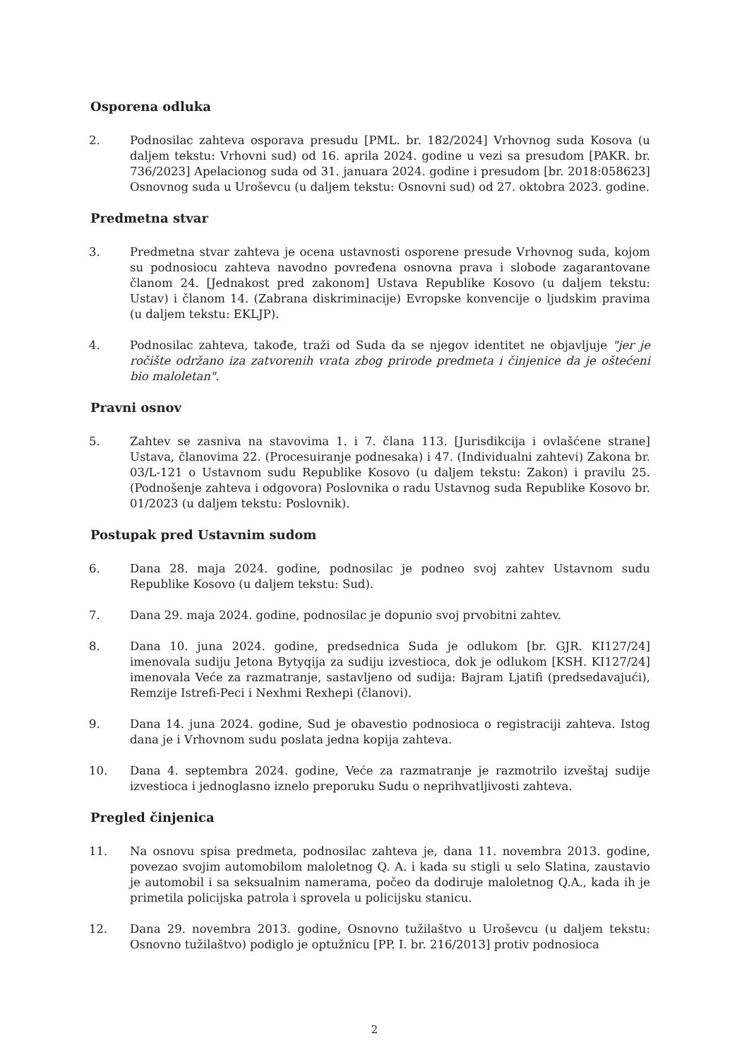Osporena odluka
2. Podnosilac zahteva osporava presudu [PML. br. 182/2024] Vrhovnog suda Kosova (u daljem tekstu: Vrhovni sud) od 16. aprila 2024. godine u vezi sa presudom [PAKR. br. 736/2023] Apelacionog suda od 31. januara 2024. godine i presudom [br. 2018:058623] Osnovnog suda u Uroševcu (u daljem tekstu: Osnovni sud) od 27. oktobra 2023. godine.
Predmetna stvar
3. Predmetna stvar zahteva je ocena ustavnosti osporene presude Vrhovnog suda, kojom su podnosiocu zahteva navodno povređena osnovna prava i slobode zagarantovane članom 24. [Jednakost pred zakonom] Ustava Republike Kosovo (u daljem tekstu: Ustav) i članom 14. (Zabrana diskriminacije) Evropske konvencije o ljudskim pravima (u daljem tekstu: EKLJP).
4. Podnosilac zahteva, takođe, traži od Suda da se njegov identitet ne objavljuje "jer je ročište održano iza zatvorenih vrata zbog prirode predmeta i činjenice da je oštećeni bio maloletan".
Pravni osnov
5. Zahtev se zasniva na stavovima 1. i 7. člana 113. [Jurisdikcija i ovlašćene strane] Ustava, članovima 22. (Procesuiranje podnesaka) i 47. (Individualni zahtevi) Zakona br. 03/L-121 o Ustavnom sudu Republike Kosovo (u daljem tekstu: Zakon) i pravilu 25. (Podnošenje zahteva i odgovora) Poslovnika o radu Ustavnog suda Republike Kosovo br. 01/2023 (u daljem tekstu: Poslovnik).
Postupak pred Ustavnim sudom
6. Dana 28. maja 2024. godine, podnosilac je podneo svoj zahtev Ustavnom sudu Republike Kosovo (u daljem tekstu: Sud).
7. Dana 29. maja 2024. godine, podnosilac je dopunio svoj prvobitni zahtev.
8. Dana 10. juna 2024. godine, predsednica Suda je odlukom [br. GJR. KI127/24] imenovala sudiju Jetona Bytyqija za sudiju izvestioca, dok je odlukom [KSH. KI127/24] imenovala Veće za razmatranje, sastavljeno od sudija: Bajram Ljatifi (predsedavajući), Remzije Istrefi-Peci i Nexhmi Rexhepi (članovi).
9. Dana 14. juna 2024. godine, Sud je obavestio podnosioca o registraciji zahteva. Istog dana je i Vrhovnom sudu poslata jedna kopija zahteva.
10. Dana 4. septembra 2024. godine, Veće za razmatranje je razmotrilo izveštaj sudije izvestioca i jednoglasno iznelo preporuku Sudu o neprihvatljivosti zahteva.
Pregled činjenica
11. Na osnovu spisa predmeta, podnosilac zahteva je, dana 11. novembra 2013. godine, povezao svojim automobilom maloletnog Q. A. i kada su stigli u selo Slatina, zaustavio je automobil i sa seksualnim namerama, počeo da dodiruje maloletnog Q.A., kada ih je primetila policijska patrola i sprovela u policijsku stanicu.
12. Dana 29. novembra 2013. godine, Osnovno tužilaštvo u Uroševcu (u daljem tekstu: Osnovno tužilaštvo) podiglo je optužnicu [PP. I. br. 216/2013] protiv podnosioca
2